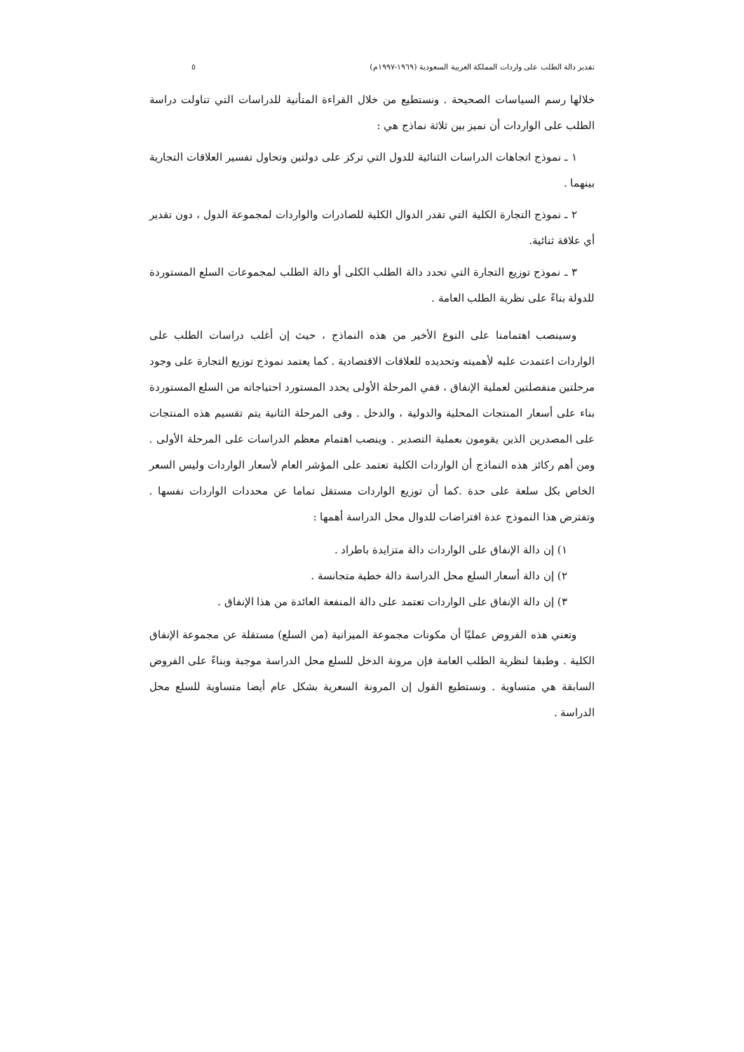تقدير دالة الطلب على واردات المملكة العربية السعودية (١٩٦٩-١٩٩٧م) ٥
خلالها رسم السياسات الصحيحة . ونستطيع من خلال القراءة المتأنية للدراسات التي تناولت دراسة الطلب على الواردات أن نميز بين ثلاثة نماذج هي :
١ ـ نموذج اتجاهات الدراسات الثنائية للدول التي تركز على دولتين وتحاول تفسير العلاقات التجارية بينهما .
٢ ـ نموذج التجارة الكلية التي تقدر الدوال الكلية للصادرات والواردات لمجموعة الدول ، دون تقدير أي علاقة ثنائية.
٣ ـ نموذج توزيع التجارة التي تحدد دالة الطلب الكلى أو دالة الطلب لمجموعات السلع المستوردة للدولة بناءً على نظرية الطلب العامة .
وسينصب اهتمامنا على النوع الأخير من هذه النماذج ، حيث إن أغلب دراسات الطلب على الواردات اعتمدت عليه لأهميته وتحديده للعلاقات الاقتصادية . كما يعتمد نموذج توزيع التجارة على وجود مرحلتين منفصلتين لعملية الإنفاق ، ففي المرحلة الأولى يحدد المستورد احتياجاته من السلع المستوردة بناء على أسعار المنتجات المحلية والدولية ، والدخل . وفى المرحلة الثانية يتم تقسيم هذه المنتجات على المصدرين الذين يقومون بعملية التصدير . وينصب اهتمام معظم الدراسات على المرحلة الأولى . ومن أهم ركائز هذه النماذج أن الواردات الكلية تعتمد على المؤشر العام لأسعار الواردات وليس السعر الخاص بكل سلعة على حدة .كما أن توزيع الواردات مستقل تماما عن محددات الواردات نفسها . وتفترض هذا النموذج عدة افتراضات للدوال محل الدراسة أهمها :
١) إن دالة الإنفاق على الواردات دالة متزايدة باطراد .
٢) إن دالة أسعار السلع محل الدراسة دالة خطية متجانسة .
٣) إن دالة الإنفاق على الواردات تعتمد على دالة المنفعة العائدة من هذا الإنفاق .
وتعني هذه الفروض عمليًا أن مكونات مجموعة الميزانية (من السلع) مستقلة عن مجموعة الإنفاق الكلية . وطبقا لنظرية الطلب العامة فإن مرونة الدخل للسلع محل الدراسة موجبة وبناءً على الفروض السابقة هي متساوية . ونستطيع القول إن المرونة السعرية بشكل عام أيضا متساوية للسلع محل الدراسة .